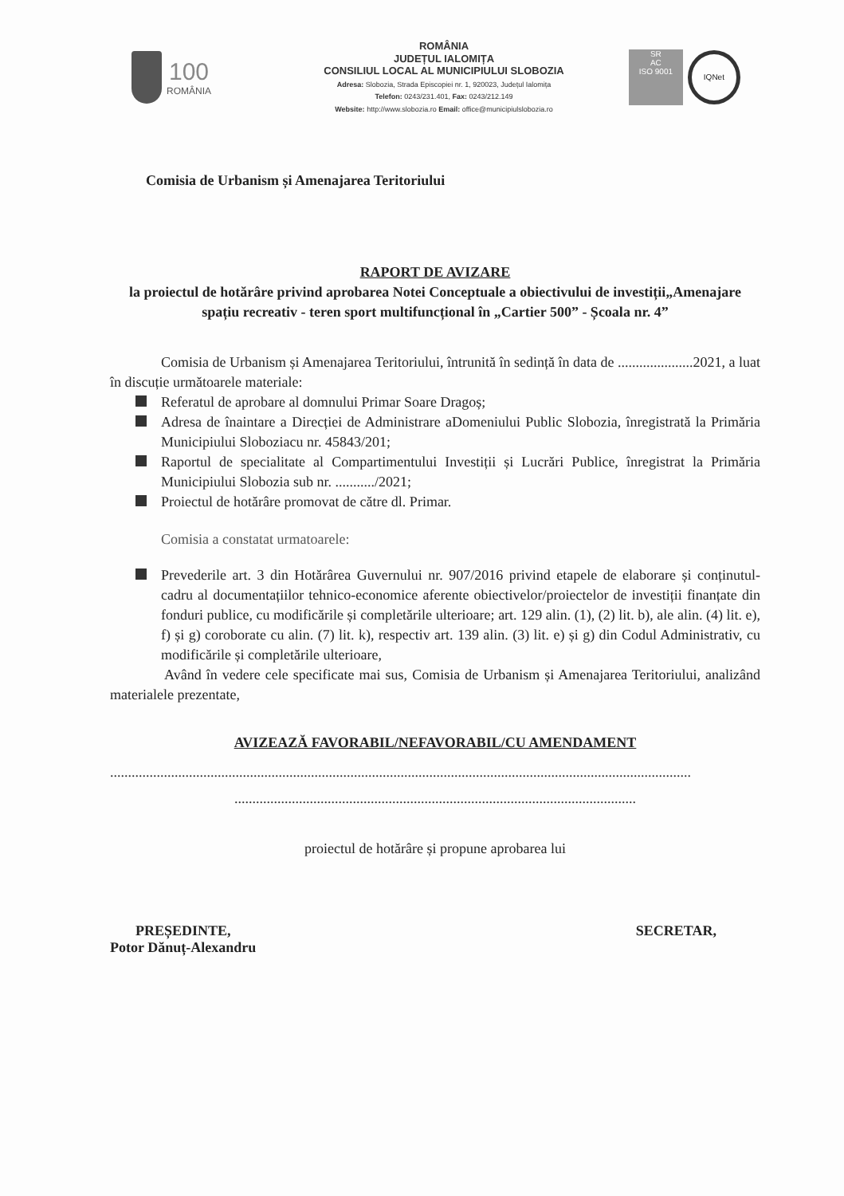100
ROMÂNIA
ROMÂNIA
JUDEȚUL IALOMIȚA
CONSILIUL LOCAL AL MUNICIPIULUI SLOBOZIA
Adresa: Slobozia, Strada Episcopiei nr. 1, 920023, Județul Ialomița
Telefon: 0243/231.401, Fax: 0243/212.149
Website: http://www.slobozia.ro Email: office@municipiulslobozia.ro
SR
AC
ISO 9001
IQNet
Comisia de Urbanism și Amenajarea Teritoriului
RAPORT DE AVIZARE
la proiectul de hotărâre privind aprobarea Notei Conceptuale a obiectivului de investiții„Amenajare spațiu recreativ - teren sport multifuncțional în „Cartier 500” - Școala nr. 4”
Comisia de Urbanism și Amenajarea Teritoriului, întrunită în sedință în data de .....................2021, a luat în discuție următoarele materiale:
Referatul de aprobare al domnului Primar Soare Dragoș;
Adresa de înaintare a Direcției de Administrare aDomeniului Public Slobozia, înregistrată la Primăria Municipiului Sloboziacu nr. 45843/201;
Raportul de specialitate al Compartimentului Investiții și Lucrări Publice, înregistrat la Primăria Municipiului Slobozia sub nr. .........../2021;
Proiectul de hotărâre promovat de către dl. Primar.
Comisia a constatat urmatoarele:
Prevederile art. 3 din Hotărârea Guvernului nr. 907/2016 privind etapele de elaborare și conținutul-cadru al documentațiilor tehnico-economice aferente obiectivelor/proiectelor de investiții finanțate din fonduri publice, cu modificările și completările ulterioare; art. 129 alin. (1), (2) lit. b), ale alin. (4) lit. e), f) și g) coroborate cu alin. (7) lit. k), respectiv art. 139 alin. (3) lit. e) și g) din Codul Administrativ, cu modificările și completările ulterioare,
Având în vedere cele specificate mai sus, Comisia de Urbanism și Amenajarea Teritoriului, analizând materialele prezentate,
AVIZEAZĂ FAVORABIL/NEFAVORABIL/CU AMENDAMENT
..................................................................................................................................................................
................................................................................................................
proiectul de hotărâre și propune aprobarea lui
PREȘEDINTE,
Potor Dănuț-Alexandru
SECRETAR,